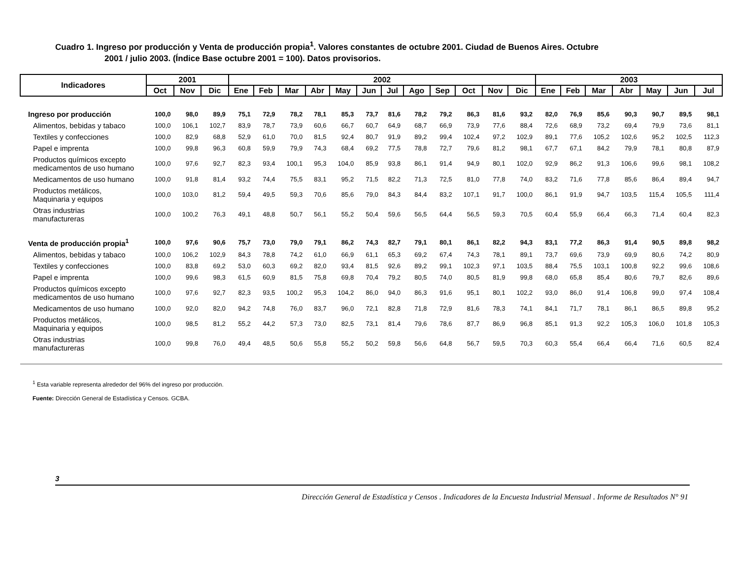Cuadro 1. Ingreso por producción y Venta de producción propia<sup>1</sup>. Valores constantes de octubre 2001. Ciudad de Buenos Aires. Octubre
2001 / julio 2003. (Índice Base octubre 2001 = 100). Datos provisorios.
| Indicadores | 2001 | | | 2002 | | | | | | | | | | | | 2003 | | | | | | |
| --- | --- | --- | --- | --- | --- | --- | --- | --- | --- | --- | --- | --- | --- | --- | --- | --- | --- | --- | --- | --- | --- | --- |
| | Oct | Nov | Dic | Ene | Feb | Mar | Abr | May | Jun | Jul | Ago | Sep | Oct | Nov | Dic | Ene | Feb | Mar | Abr | May | Jun | Jul |
| Ingreso por producción | 100,0 | 98,0 | 89,9 | 75,1 | 72,9 | 78,2 | 78,1 | 85,3 | 73,7 | 81,6 | 78,2 | 79,2 | 86,3 | 81,6 | 93,2 | 82,0 | 76,9 | 85,6 | 90,3 | 90,7 | 89,5 | 98,1 |
| Alimentos, bebidas y tabaco | 100,0 | 106,1 | 102,7 | 83,9 | 78,7 | 73,9 | 60,6 | 66,7 | 60,7 | 64,9 | 68,7 | 66,9 | 73,9 | 77,6 | 88,4 | 72,6 | 68,9 | 73,2 | 69,4 | 79,9 | 73,6 | 81,1 |
| Textiles y confecciones | 100,0 | 82,9 | 68,8 | 52,9 | 61,0 | 70,0 | 81,5 | 92,4 | 80,7 | 91,9 | 89,2 | 99,4 | 102,4 | 97,2 | 102,9 | 89,1 | 77,6 | 105,2 | 102,6 | 95,2 | 102,5 | 112,3 |
| Papel e imprenta | 100,0 | 99,8 | 96,3 | 60,8 | 59,9 | 79,9 | 74,3 | 68,4 | 69,2 | 77,5 | 78,8 | 72,7 | 79,6 | 81,2 | 98,1 | 67,7 | 67,1 | 84,2 | 79,9 | 78,1 | 80,8 | 87,9 |
| Productos químicos excepto medicamentos de uso humano | 100,0 | 97,6 | 92,7 | 82,3 | 93,4 | 100,1 | 95,3 | 104,0 | 85,9 | 93,8 | 86,1 | 91,4 | 94,9 | 80,1 | 102,0 | 92,9 | 86,2 | 91,3 | 106,6 | 99,6 | 98,1 | 108,2 |
| Medicamentos de uso humano | 100,0 | 91,8 | 81,4 | 93,2 | 74,4 | 75,5 | 83,1 | 95,2 | 71,5 | 82,2 | 71,3 | 72,5 | 81,0 | 77,8 | 74,0 | 83,2 | 71,6 | 77,8 | 85,6 | 86,4 | 89,4 | 94,7 |
| Productos metálicos, Maquinaria y equipos | 100,0 | 103,0 | 81,2 | 59,4 | 49,5 | 59,3 | 70,6 | 85,6 | 79,0 | 84,3 | 84,4 | 83,2 | 107,1 | 91,7 | 100,0 | 86,1 | 91,9 | 94,7 | 103,5 | 115,4 | 105,5 | 111,4 |
| Otras industrias manufactureras | 100,0 | 100,2 | 76,3 | 49,1 | 48,8 | 50,7 | 56,1 | 55,2 | 50,4 | 59,6 | 56,5 | 64,4 | 56,5 | 59,3 | 70,5 | 60,4 | 55,9 | 66,4 | 66,3 | 71,4 | 60,4 | 82,3 |
| Venta de producción propia<sup>1</sup> | 100,0 | 97,6 | 90,6 | 75,7 | 73,0 | 79,0 | 79,1 | 86,2 | 74,3 | 82,7 | 79,1 | 80,1 | 86,1 | 82,2 | 94,3 | 83,1 | 77,2 | 86,3 | 91,4 | 90,5 | 89,8 | 98,2 |
| Alimentos, bebidas y tabaco | 100,0 | 106,2 | 102,9 | 84,3 | 78,8 | 74,2 | 61,0 | 66,9 | 61,1 | 65,3 | 69,2 | 67,4 | 74,3 | 78,1 | 89,1 | 73,7 | 69,6 | 73,9 | 69,9 | 80,6 | 74,2 | 80,9 |
| Textiles y confecciones | 100,0 | 83,8 | 69,2 | 53,0 | 60,3 | 69,2 | 82,0 | 93,4 | 81,5 | 92,6 | 89,2 | 99,1 | 102,3 | 97,1 | 103,5 | 88,4 | 75,5 | 103,1 | 100,8 | 92,2 | 99,6 | 108,6 |
| Papel e imprenta | 100,0 | 99,6 | 98,3 | 61,5 | 60,9 | 81,5 | 75,8 | 69,8 | 70,4 | 79,2 | 80,5 | 74,0 | 80,5 | 81,9 | 99,8 | 68,0 | 65,8 | 85,4 | 80,6 | 79,7 | 82,6 | 89,6 |
| Productos químicos excepto medicamentos de uso humano | 100,0 | 97,6 | 92,7 | 82,3 | 93,5 | 100,2 | 95,3 | 104,2 | 86,0 | 94,0 | 86,3 | 91,6 | 95,1 | 80,1 | 102,2 | 93,0 | 86,0 | 91,4 | 106,8 | 99,0 | 97,4 | 108,4 |
| Medicamentos de uso humano | 100,0 | 92,0 | 82,0 | 94,2 | 74,8 | 76,0 | 83,7 | 96,0 | 72,1 | 82,8 | 71,8 | 72,9 | 81,6 | 78,3 | 74,1 | 84,1 | 71,7 | 78,1 | 86,1 | 86,5 | 89,8 | 95,2 |
| Productos metálicos, Maquinaria y equipos | 100,0 | 98,5 | 81,2 | 55,2 | 44,2 | 57,3 | 73,0 | 82,5 | 73,1 | 81,4 | 79,6 | 78,6 | 87,7 | 86,9 | 96,8 | 85,1 | 91,3 | 92,2 | 105,3 | 106,0 | 101,8 | 105,3 |
| Otras industrias manufactureras | 100,0 | 99,8 | 76,0 | 49,4 | 48,5 | 50,6 | 55,8 | 55,2 | 50,2 | 59,8 | 56,6 | 64,8 | 56,7 | 59,5 | 70,3 | 60,3 | 55,4 | 66,4 | 66,4 | 71,6 | 60,5 | 82,4 |
<sup>1</sup> Esta variable representa alrededor del 96% del ingreso por producción.
Fuente: Dirección General de Estadística y Censos. GCBA.
3
Dirección General de Estadística y Censos . Indicadores de la Encuesta Industrial Mensual . Informe de Resultados N° 91